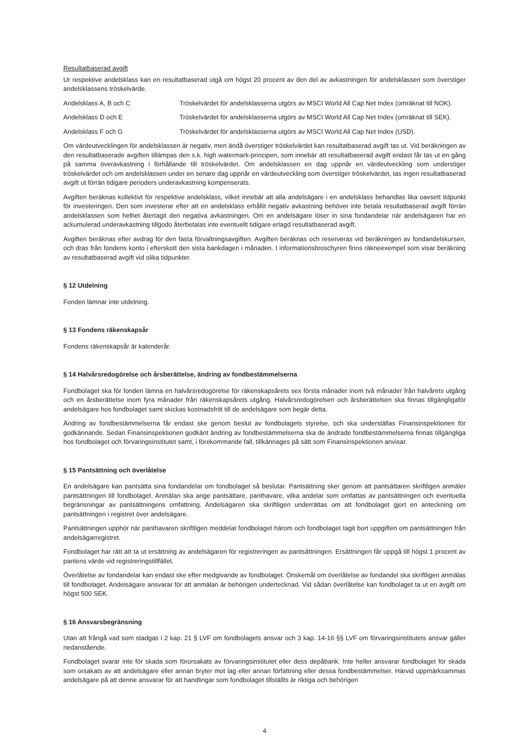Resultatbaserad avgift
Ur respektive andelsklass kan en resultatbaserad utgå om högst 20 procent av den del av avkastningen för andelsklassen som överstiger andelsklassens tröskelvärde.
Andelsklass A, B och C Tröskelvärdet för andelsklasserna utgörs av MSCI World All Cap Net Index (omräknat till NOK).
Andelsklass D och E Tröskelvärdet för andelsklasserna utgörs av MSCI World All Cap Net Index (omräknat till SEK).
Andelsklass F och G Tröskelvärdet för andelsklasserna utgörs av MSCI World All Cap Net Index (USD).
Om värdeutvecklingen för andelsklassen är negativ, men ändå överstiger tröskelvärdet kan resultatbaserad avgift tas ut. Vid beräkningen av den resultatbaserade avgiften tillämpas den s.k. high watermark-principen, som innebär att resultatbaserad avgift endast får tas ut en gång på samma överavkastning i förhållande till tröskelvärdet. Om andelsklassen en dag uppnår en värdeutveckling som understiger tröskelvärdet och om andelsklassen under en senare dag uppnår en värdeutveckling som överstiger tröskelvärdet, tas ingen resultatbaserad avgift ut förrän tidigare perioders underavkastning kompenserats.
Avgiften beräknas kollektivt för respektive andelsklass, vilket innebär att alla andelsägare i en andelsklass behandlas lika oavsett tidpunkt för investeringen. Den som investerar efter att en andelsklass erhållit negativ avkastning behöver inte betala resultatbaserad avgift förrän andelsklassen som helhet återtagit den negativa avkastningen. Om en andelsägare löser in sina fondandelar när andelsägaren har en ackumulerad underavkastning tillgodo återbetalas inte eventuellt tidigare erlagd resultatbaserad avgift.
Avgiften beräknas efter avdrag för den fasta förvaltningsavgiften. Avgiften beräknas och reserveras vid beräkningen av fondandelskursen, och dras från fondens konto i efterskott den sista bankdagen i månaden. I informationsbroschyren finns räkneexempel som visar beräkning av resultatbaserad avgift vid olika tidpunkter.
§ 12 Utdelning
Fonden lämnar inte utdelning.
§ 13 Fondens räkenskapsår
Fondens räkenskapsår är kalenderår.
§ 14 Halvårsredogörelse och årsberättelse, ändring av fondbestämmelserna
Fondbolaget ska för fonden lämna en halvårsredogörelse för räkenskapsårets sex första månader inom två månader från halvårets utgång och en årsberättelse inom fyra månader från räkenskapsårets utgång. Halvårsredogörelsen och årsberättelsen ska finnas tillgängligaför andelsägare hos fondbolaget samt skickas kostnadsfritt till de andelsägare som begär detta.
Ändring av fondbestämmelserna får endast ske genom beslut av fondbolagets styrelse, och ska underställas Finansinspektionen för godkännande. Sedan Finansinspektionen godkänt ändring av fondbestämmelserna ska de ändrade fondbestämmelserna finnas tillgängliga hos fondbolaget och förvaringsinstitutet samt, i förekommande fall, tillkännages på sätt som Finansinspektionen anvisar.
§ 15 Pantsättning och överlåtelse
En andelsägare kan pantsätta sina fondandelar om fondbolaget så beslutar. Pantsättning sker genom att pantsättaren skriftligen anmäler pantsättningen till fondbolaget. Anmälan ska ange pantsättare, panthavare, vilka andelar som omfattas av pantsättningen och eventuella begränsningar av pantsättningens omfattning. Andelsägaren ska skriftligen underrättas om att fondbolaget gjort en anteckning om pantsättningen i registret över andelsägare.
Pantsättningen upphör när panthavaren skriftligen meddelat fondbolaget härom och fondbolaget tagit bort uppgiften om pantsättningen från andelsägarregistret.
Fondbolaget har rätt att ta ut ersättning av andelsägaren för registreringen av pantsättningen. Ersättningen får uppgå till högst 1 procent av pantens värde vid registreringstillfället.
Överlåtelse av fondandelar kan endast ske efter medgivande av fondbolaget. Önskemål om överlåtelse av fondandel ska skriftligen anmälas till fondbolaget. Andelsägare ansvarar för att anmälan är behörigen undertecknad. Vid sådan överlåtelse kan fondbolaget ta ut en avgift om högst 500 SEK.
§ 16 Ansvarsbegränsning
Utan att frångå vad som stadgas i 2 kap. 21 § LVF om fondbolagets ansvar och 3 kap. 14-16 §§ LVF om förvaringsinstitutets ansvar gäller nedanstående.
Fondbolaget svarar inte för skada som förorsakats av förvaringsinstitutet eller dess depåbank. Inte heller ansvarar fondbolaget för skada som orsakats av att andelsägare eller annan bryter mot lag eller annan författning eller dessa fondbestämmelser. Härvid uppmärksammas andelsägare på att denne ansvarar för att handlingar som fondbolaget tillställts är riktiga och behörigen
4